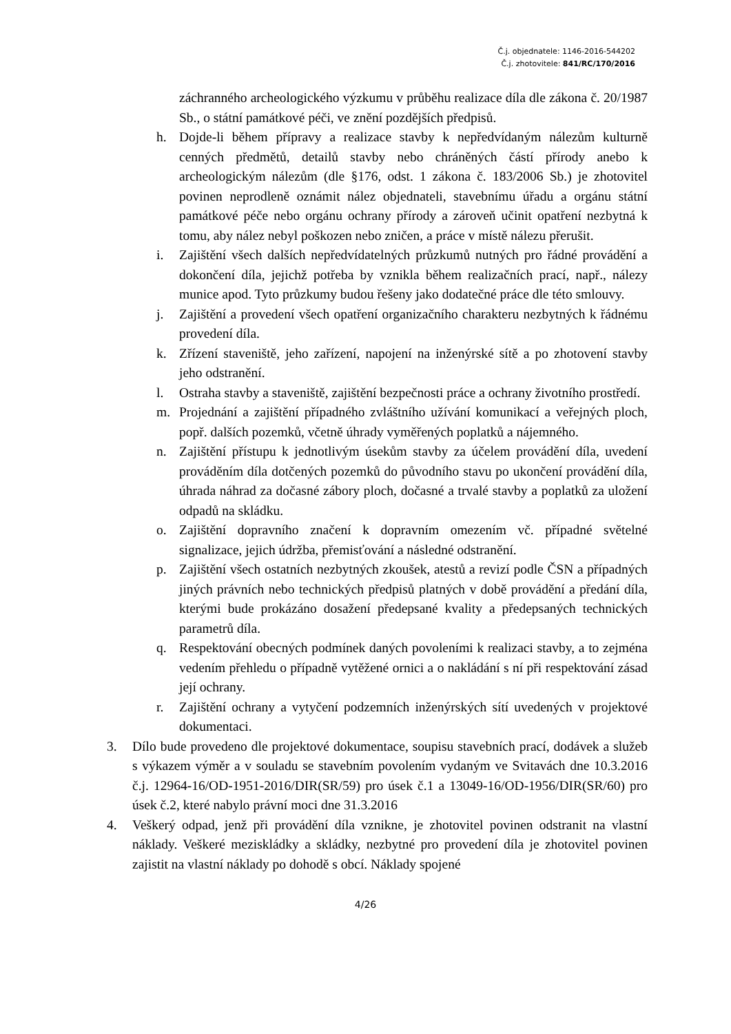Č.j. objednatele: 1146-2016-544202
Č.j. zhotovitele: 841/RC/170/2016
záchranného archeologického výzkumu v průběhu realizace díla dle zákona č. 20/1987 Sb., o státní památkové péči, ve znění pozdějších předpisů.
h. Dojde-li během přípravy a realizace stavby k nepředvídaným nálezům kulturně cenných předmětů, detailů stavby nebo chráněných částí přírody anebo k archeologickým nálezům (dle §176, odst. 1 zákona č. 183/2006 Sb.) je zhotovitel povinen neprodleně oznámit nález objednateli, stavebnímu úřadu a orgánu státní památkové péče nebo orgánu ochrany přírody a zároveň učinit opatření nezbytná k tomu, aby nález nebyl poškozen nebo zničen, a práce v místě nálezu přerušit.
i. Zajištění všech dalších nepředvídatelných průzkumů nutných pro řádné provádění a dokončení díla, jejichž potřeba by vznikla během realizačních prací, např., nálezy munice apod. Tyto průzkumy budou řešeny jako dodatečné práce dle této smlouvy.
j. Zajištění a provedení všech opatření organizačního charakteru nezbytných k řádnému provedení díla.
k. Zřízení staveniště, jeho zařízení, napojení na inženýrské sítě a po zhotovení stavby jeho odstranění.
l. Ostraha stavby a staveniště, zajištění bezpečnosti práce a ochrany životního prostředí.
m. Projednání a zajištění případného zvláštního užívání komunikací a veřejných ploch, popř. dalších pozemků, včetně úhrady vyměřených poplatků a nájemného.
n. Zajištění přístupu k jednotlivým úsekům stavby za účelem provádění díla, uvedení prováděním díla dotčených pozemků do původního stavu po ukončení provádění díla, úhrada náhrad za dočasné zábory ploch, dočasné a trvalé stavby a poplatků za uložení odpadů na skládku.
o. Zajištění dopravního značení k dopravním omezením vč. případné světelné signalizace, jejich údržba, přemisťování a následné odstranění.
p. Zajištění všech ostatních nezbytných zkoušek, atestů a revizí podle ČSN a případných jiných právních nebo technických předpisů platných v době provádění a předání díla, kterými bude prokázáno dosažení předepsané kvality a předepsaných technických parametrů díla.
q. Respektování obecných podmínek daných povoleními k realizaci stavby, a to zejména vedením přehledu o případně vytěžené ornici a o nakládání s ní při respektování zásad její ochrany.
r. Zajištění ochrany a vytyčení podzemních inženýrských sítí uvedených v projektové dokumentaci.
3. Dílo bude provedeno dle projektové dokumentace, soupisu stavebních prací, dodávek a služeb s výkazem výměr a v souladu se stavebním povolením vydaným ve Svitavách dne 10.3.2016 č.j. 12964-16/OD-1951-2016/DIR(SR/59) pro úsek č.1 a 13049-16/OD-1956/DIR(SR/60) pro úsek č.2, které nabylo právní moci dne 31.3.2016
4. Veškerý odpad, jenž při provádění díla vznikne, je zhotovitel povinen odstranit na vlastní náklady. Veškeré meziskládky a skládky, nezbytné pro provedení díla je zhotovitel povinen zajistit na vlastní náklady po dohodě s obcí. Náklady spojené
4/26